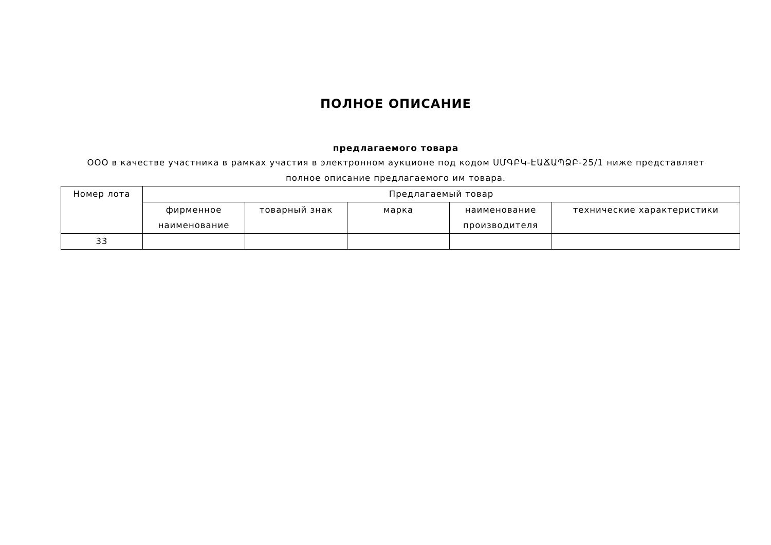ПОЛНОЕ ОПИСАНИЕ
предлагаемого товара
ООО в качестве участника в рамках участия в электронном аукционе под кодом ՍՄԳԲԿ-ԷԱՃԱՊՁԲ-25/1 ниже представляет полное описание предлагаемого им товара.
| Номер лота | Предлагаемый товар | | | | |
| --- | --- | --- | --- | --- | --- |
| | фирменное наименование | товарный знак | марка | наименование производителя | технические характеристики |
| 33 | | | | | |